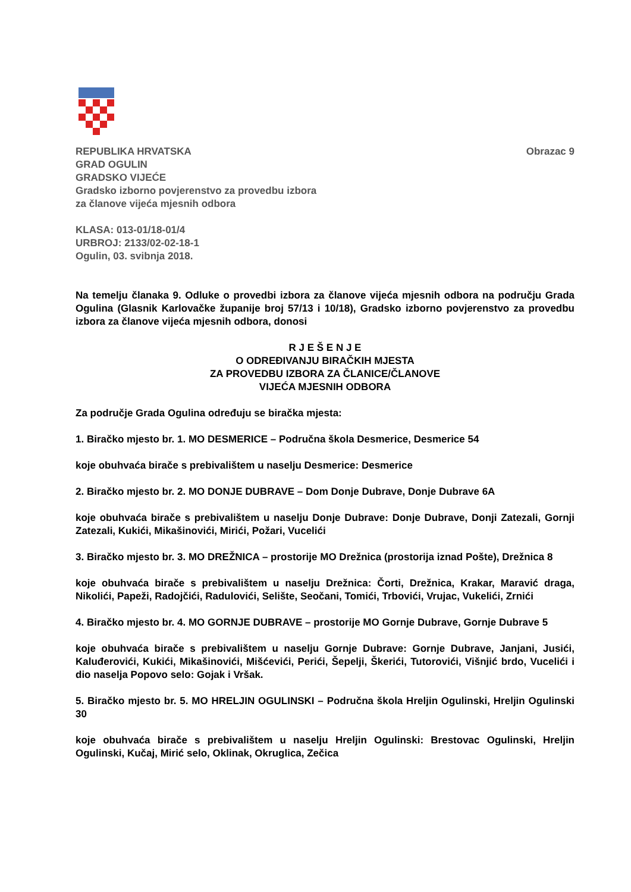REPUBLIKA HRVATSKA Obrazac 9
GRAD OGULIN
GRADSKO VIJEĆE
Gradsko izborno povjerenstvo za provedbu izbora
za članove vijeća mjesnih odbora
KLASA: 013-01/18-01/4
URBROJ: 2133/02-02-18-1
Ogulin, 03. svibnja 2018.
Na temelju članaka 9. Odluke o provedbi izbora za članove vijeća mjesnih odbora na području Grada Ogulina (Glasnik Karlovačke županije broj 57/13 i 10/18), Gradsko izborno povjerenstvo za provedbu izbora za članove vijeća mjesnih odbora, donosi
R J E Š E N J E
O ODREĐIVANJU BIRAČKIH MJESTA
ZA PROVEDBU IZBORA ZA ČLANICE/ČLANOVE
VIJEĆA MJESNIH ODBORA
Za područje Grada Ogulina određuju se biračka mjesta:
1. Biračko mjesto br. 1. MO DESMERICE – Područna škola Desmerice, Desmerice 54
koje obuhvaća birače s prebivalištem u naselju Desmerice: Desmerice
2. Biračko mjesto br. 2. MO DONJE DUBRAVE – Dom Donje Dubrave, Donje Dubrave 6A
koje obuhvaća birače s prebivalištem u naselju Donje Dubrave: Donje Dubrave, Donji Zatezali, Gornji Zatezali, Kukići, Mikašinovići, Mirići, Požari, Vucelići
3. Biračko mjesto br. 3. MO DREŽNICA – prostorije MO Drežnica (prostorija iznad Pošte), Drežnica 8
koje obuhvaća birače s prebivalištem u naselju Drežnica: Čorti, Drežnica, Krakar, Maravić draga, Nikolići, Papeži, Radojčići, Radulovići, Selište, Seočani, Tomići, Trbovići, Vrujac, Vukelići, Zrnići
4. Biračko mjesto br. 4. MO GORNJE DUBRAVE – prostorije MO Gornje Dubrave, Gornje Dubrave 5
koje obuhvaća birače s prebivalištem u naselju Gornje Dubrave: Gornje Dubrave, Janjani, Jusići, Kaluđerovići, Kukići, Mikašinovići, Mišćevići, Perići, Šepelji, Škerići, Tutorovići, Višnjić brdo, Vucelići i dio naselja Popovo selo: Gojak i Vršak.
5. Biračko mjesto br. 5. MO HRELJIN OGULINSKI – Područna škola Hreljin Ogulinski, Hreljin Ogulinski 30
koje obuhvaća birače s prebivalištem u naselju Hreljin Ogulinski: Brestovac Ogulinski, Hreljin Ogulinski, Kučaj, Mirić selo, Oklinak, Okruglica, Zečica